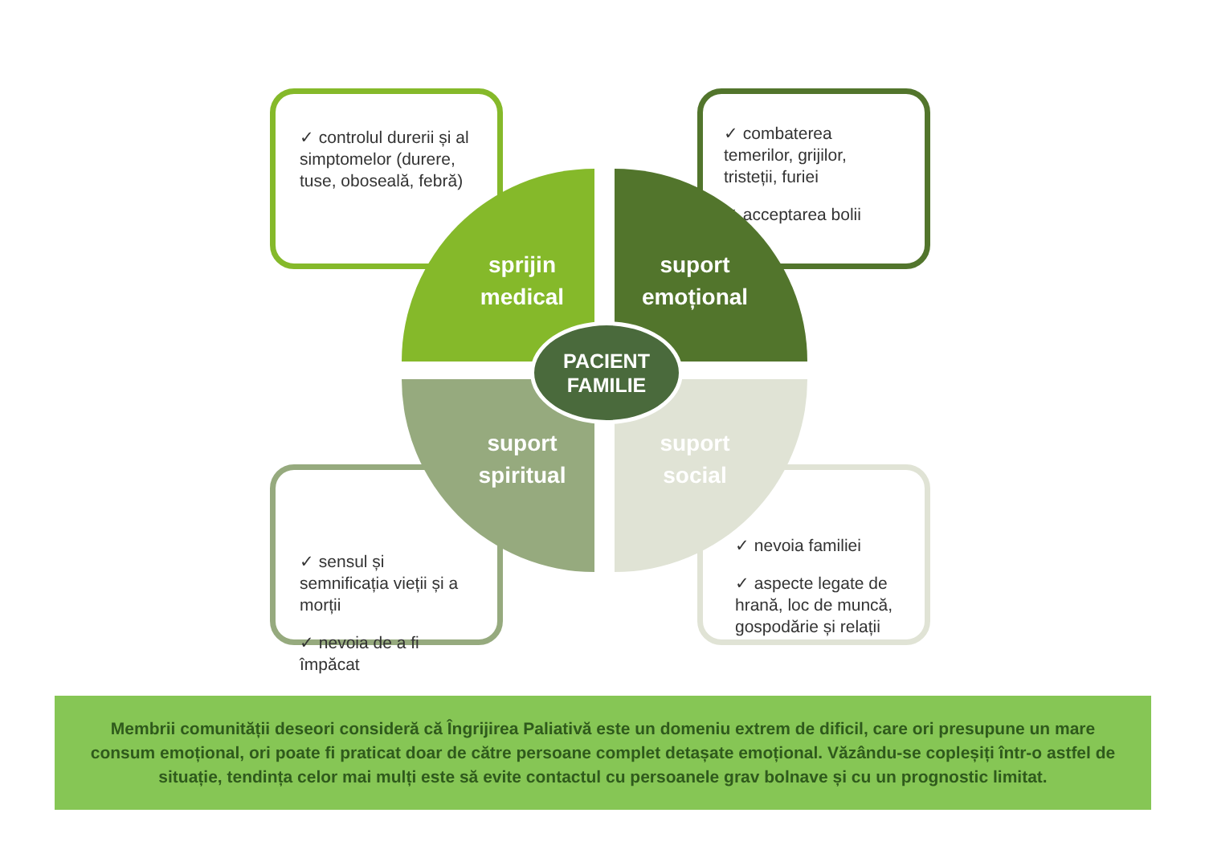✓ controlul durerii și al simptomelor (durere, tuse, oboseală, febră)
✓ combaterea temerilor, grijilor, tristeții, furiei
✓ acceptarea bolii
✓ sensul și semnificația vieții și a morții
✓ nevoia de a fi împăcat
✓ nevoia familiei
✓ aspecte legate de hrană, loc de muncă, gospodărie și relații
sprijin
medical
suport
emoțional
suport
spiritual
suport
social
PACIENT
FAMILIE
Membrii comunității deseori consideră că Îngrijirea Paliativă este un domeniu extrem de dificil, care ori presupune un mare consum emoțional, ori poate fi praticat doar de către persoane complet detașate emoțional. Văzându-se copleșiți într-o astfel de situație, tendința celor mai mulți este să evite contactul cu persoanele grav bolnave și cu un prognostic limitat.